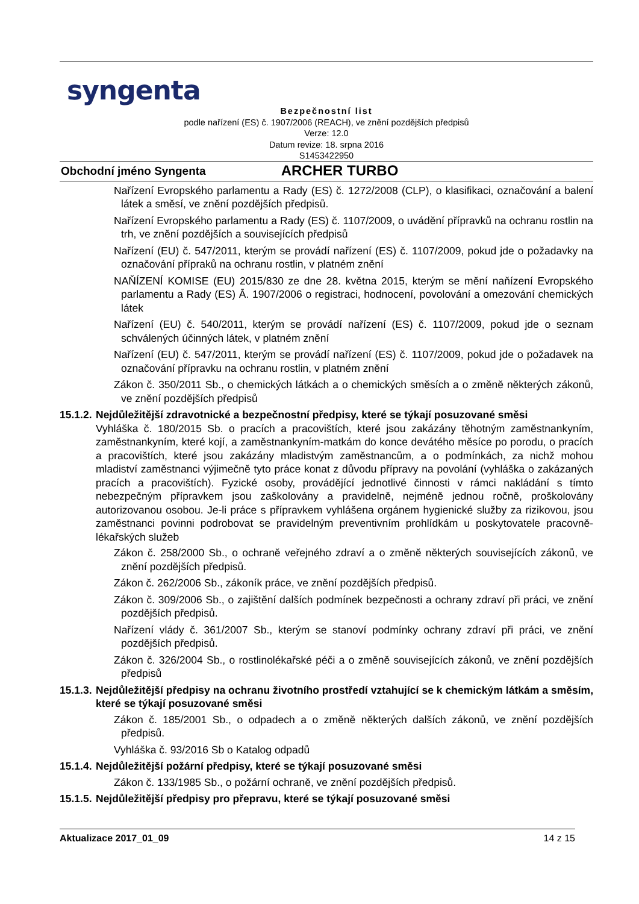syngenta
Bezpečnostní list
podle nařízení (ES) č. 1907/2006 (REACH), ve znění pozdějších předpisů
Verze: 12.0
Datum revize: 18. srpna 2016
S1453422950
Obchodní jméno Syngenta ARCHER TURBO
Nařízení Evropského parlamentu a Rady (ES) č. 1272/2008 (CLP), o klasifikaci, označování a balení látek a směsí, ve znění pozdějších předpisů.
Nařízení Evropského parlamentu a Rady (ES) č. 1107/2009, o uvádění přípravků na ochranu rostlin na trh, ve znění pozdějších a souvisejících předpisů
Nařízení (EU) č. 547/2011, kterým se provádí nařízení (ES) č. 1107/2009, pokud jde o požadavky na označování přípraků na ochranu rostlin, v platném znění
NAŇÍZENÍ KOMISE (EU) 2015/830 ze dne 28. května 2015, kterým se mění naňízení Evropského parlamentu a Rady (ES) Ā. 1907/2006 o registraci, hodnocení, povolování a omezování chemických látek
Nařízení (EU) č. 540/2011, kterým se provádí nařízení (ES) č. 1107/2009, pokud jde o seznam schválených účinných látek, v platném znění
Nařízení (EU) č. 547/2011, kterým se provádí nařízení (ES) č. 1107/2009, pokud jde o požadavek na označování přípravku na ochranu rostlin, v platném znění
Zákon č. 350/2011 Sb., o chemických látkách a o chemických směsích a o změně některých zákonů, ve znění pozdějších předpisů
15.1.2. Nejdůležitější zdravotnické a bezpečnostní předpisy, které se týkají posuzované směsi
Vyhláška č. 180/2015 Sb. o pracích a pracovištích, které jsou zakázány těhotným zaměstnankyním, zaměstnankyním, které kojí, a zaměstnankyním-matkám do konce devátého měsíce po porodu, o pracích a pracovištích, které jsou zakázány mladistvým zaměstnancům, a o podmínkách, za nichž mohou mladiství zaměstnanci výjimečně tyto práce konat z důvodu přípravy na povolání (vyhláška o zakázaných pracích a pracovištích). Fyzické osoby, provádějící jednotlivé činnosti v rámci nakládání s tímto nebezpečným přípravkem jsou zaškolovány a pravidelně, nejméně jednou ročně, proškolovány autorizovanou osobou. Je-li práce s přípravkem vyhlášena orgánem hygienické služby za rizikovou, jsou zaměstnanci povinni podrobovat se pravidelným preventivním prohlídkám u poskytovatele pracovně-lékařských služeb
Zákon č. 258/2000 Sb., o ochraně veřejného zdraví a o změně některých souvisejících zákonů, ve znění pozdějších předpisů.
Zákon č. 262/2006 Sb., zákoník práce, ve znění pozdějších předpisů.
Zákon č. 309/2006 Sb., o zajištění dalších podmínek bezpečnosti a ochrany zdraví při práci, ve znění pozdějších předpisů.
Nařízení vlády č. 361/2007 Sb., kterým se stanoví podmínky ochrany zdraví při práci, ve znění pozdějších předpisů.
Zákon č. 326/2004 Sb., o rostlinolékařské péči a o změně souvisejících zákonů, ve znění pozdějších předpisů
15.1.3. Nejdůležitější předpisy na ochranu životního prostředí vztahující se k chemickým látkám a směsím, které se týkají posuzované směsi
Zákon č. 185/2001 Sb., o odpadech a o změně některých dalších zákonů, ve znění pozdějších předpisů.
Vyhláška č. 93/2016 Sb o Katalog odpadů
15.1.4. Nejdůležitější požární předpisy, které se týkají posuzované směsi
Zákon č. 133/1985 Sb., o požární ochraně, ve znění pozdějších předpisů.
15.1.5. Nejdůležitější předpisy pro přepravu, které se týkají posuzované směsi
Aktualizace 2017_01_09 14 z 15